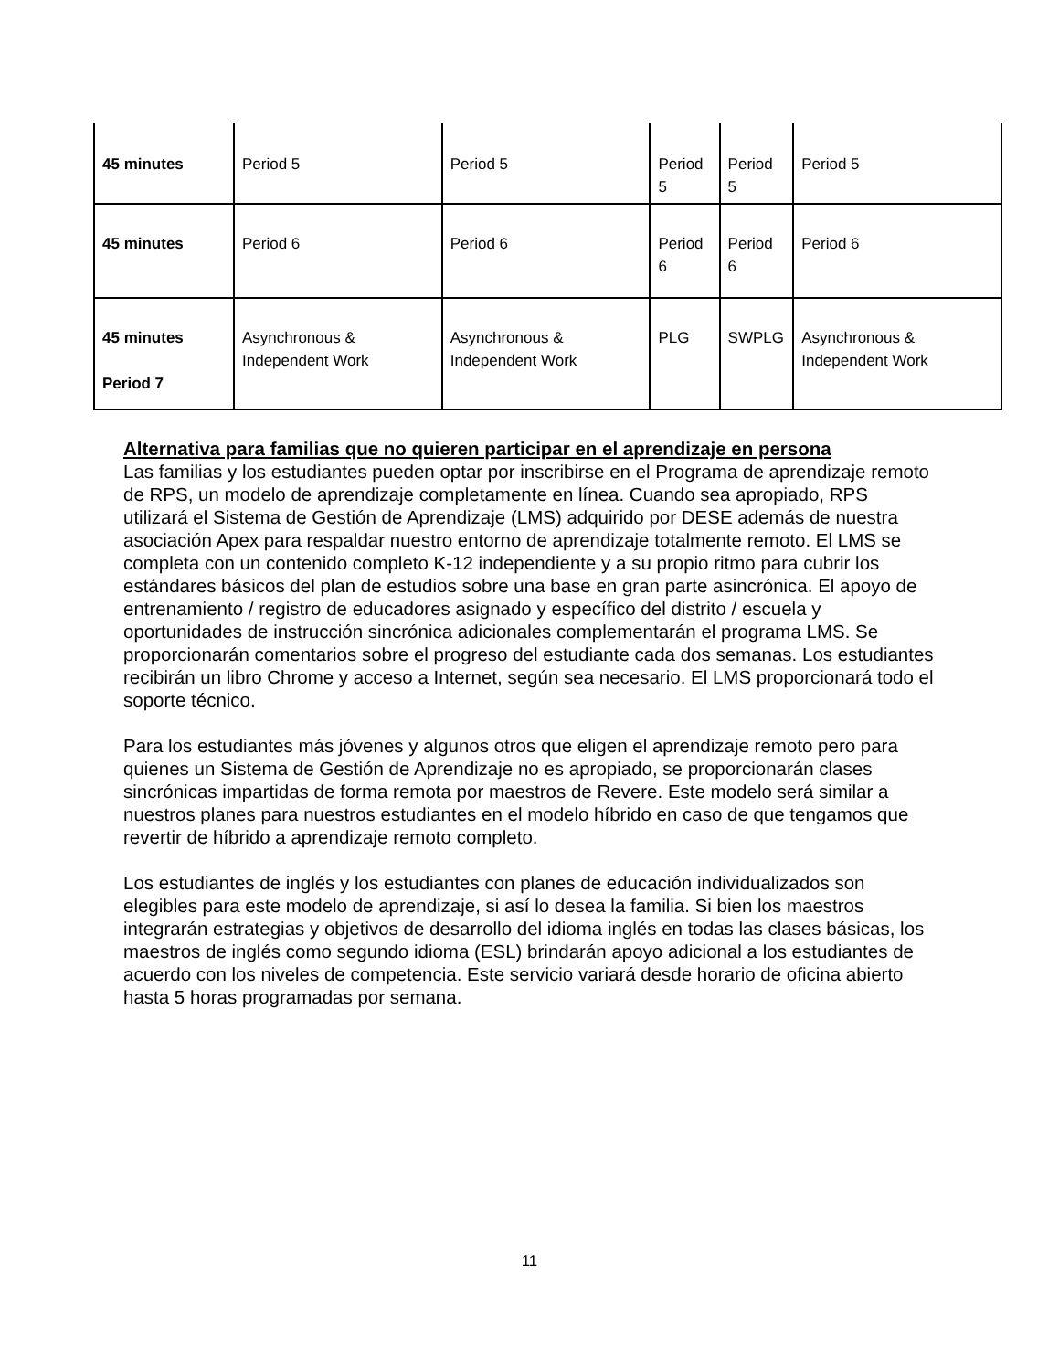| 45 minutes | Period 5 | Period 5 | Period 5 | Period 5 | Period 5 |
| 45 minutes | Period 6 | Period 6 | Period 6 | Period 6 | Period 6 |
| 45 minutes Period 7 | Asynchronous & Independent Work | Asynchronous & Independent Work | PLG | SWPLG | Asynchronous & Independent Work |
Alternativa para familias que no quieren participar en el aprendizaje en persona
Las familias y los estudiantes pueden optar por inscribirse en el Programa de aprendizaje remoto de RPS, un modelo de aprendizaje completamente en línea. Cuando sea apropiado, RPS utilizará el Sistema de Gestión de Aprendizaje (LMS) adquirido por DESE además de nuestra asociación Apex para respaldar nuestro entorno de aprendizaje totalmente remoto. El LMS se completa con un contenido completo K-12 independiente y a su propio ritmo para cubrir los estándares básicos del plan de estudios sobre una base en gran parte asincrónica. El apoyo de entrenamiento / registro de educadores asignado y específico del distrito / escuela y oportunidades de instrucción sincrónica adicionales complementarán el programa LMS. Se proporcionarán comentarios sobre el progreso del estudiante cada dos semanas. Los estudiantes recibirán un libro Chrome y acceso a Internet, según sea necesario. El LMS proporcionará todo el soporte técnico.
Para los estudiantes más jóvenes y algunos otros que eligen el aprendizaje remoto pero para quienes un Sistema de Gestión de Aprendizaje no es apropiado, se proporcionarán clases sincrónicas impartidas de forma remota por maestros de Revere. Este modelo será similar a nuestros planes para nuestros estudiantes en el modelo híbrido en caso de que tengamos que revertir de híbrido a aprendizaje remoto completo.
Los estudiantes de inglés y los estudiantes con planes de educación individualizados son elegibles para este modelo de aprendizaje, si así lo desea la familia. Si bien los maestros integrarán estrategias y objetivos de desarrollo del idioma inglés en todas las clases básicas, los maestros de inglés como segundo idioma (ESL) brindarán apoyo adicional a los estudiantes de acuerdo con los niveles de competencia. Este servicio variará desde horario de oficina abierto hasta 5 horas programadas por semana.
11